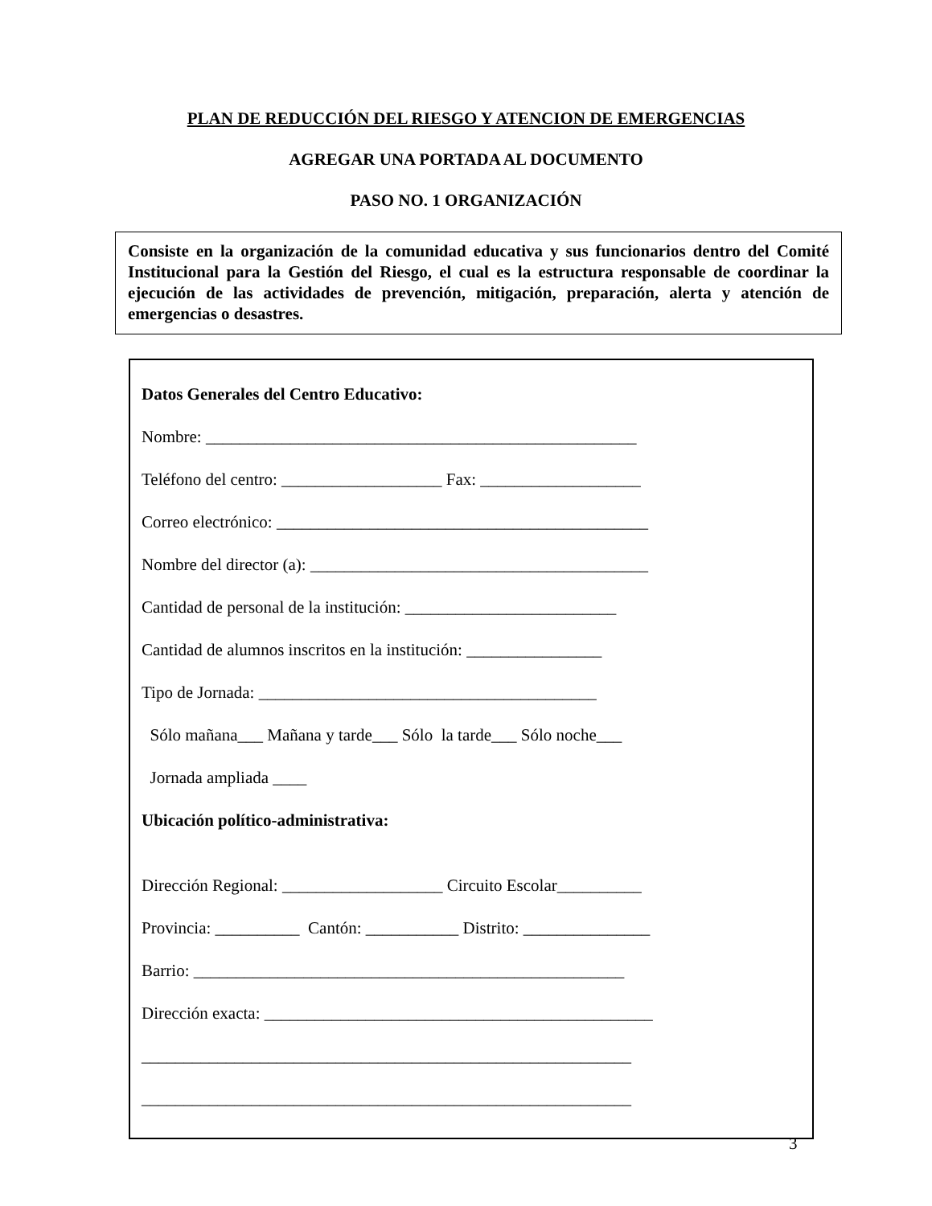PLAN DE REDUCCIÓN DEL RIESGO Y ATENCION DE EMERGENCIAS
AGREGAR UNA PORTADA AL DOCUMENTO
PASO NO. 1 ORGANIZACIÓN
Consiste en la organización de la comunidad educativa y sus funcionarios dentro del Comité Institucional para la Gestión del Riesgo, el cual es la estructura responsable de coordinar la ejecución de las actividades de prevención, mitigación, preparación, alerta y atención de emergencias o desastres.
Datos Generales del Centro Educativo:
Nombre: ___________________________________________________
Teléfono del centro: ___________________ Fax: ___________________
Correo electrónico: ____________________________________________
Nombre del director (a): ________________________________________
Cantidad de personal de la institución: _________________________
Cantidad de alumnos inscritos en la institución: ________________
Tipo de Jornada: ________________________________________
Sólo mañana___ Mañana y tarde___ Sólo la tarde___ Sólo noche___
Jornada ampliada ____
Ubicación político-administrativa:
Dirección Regional: ___________________ Circuito Escolar__________
Provincia: __________ Cantón: ___________ Distrito: _______________
Barrio: ___________________________________________________
Dirección exacta: ______________________________________________
__________________________________________________________
__________________________________________________________
3